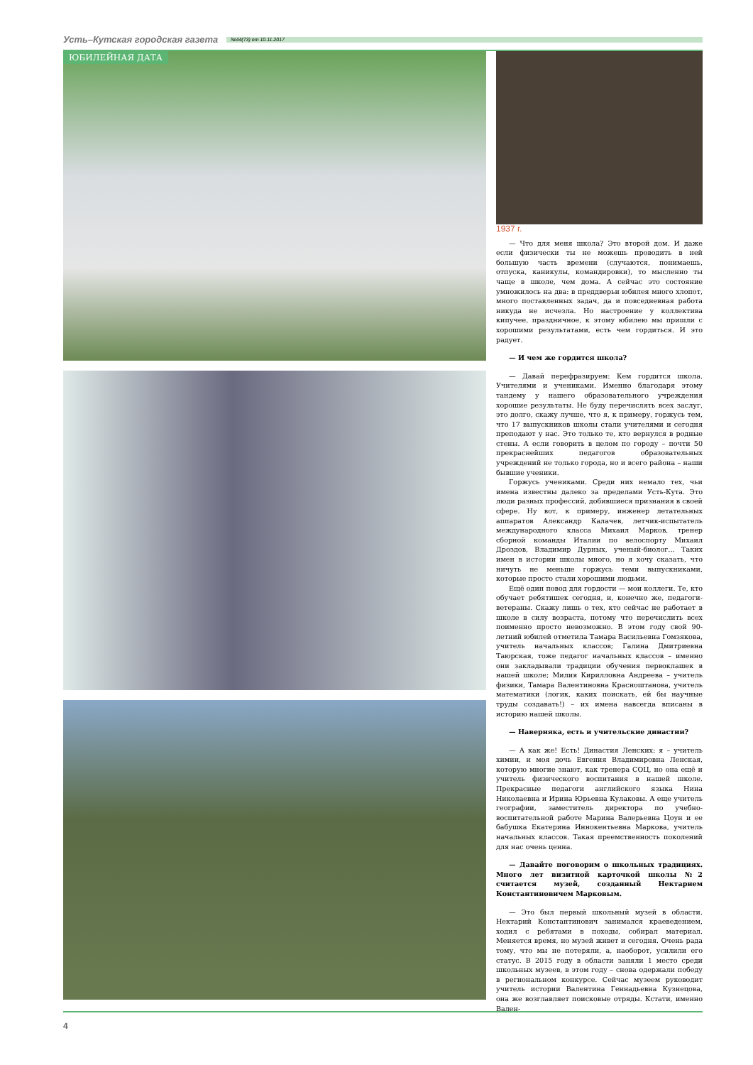Усть–Кутская городская газета
№44(73) от 10.11.2017
ЮБИЛЕЙНАЯ ДАТА
1937 г.
— Что для меня школа? Это второй дом. И даже если физически ты не можешь проводить в ней большую часть времени (случаются, понимаешь, отпуска, каникулы, командировки), то мысленно ты чаще в школе, чем дома. А сейчас это состояние умножилось на два: в преддверьи юбилея много хлопот, много поставленных задач, да и повседневная работа никуда не исчезла. Но настроение у коллектива кипучее, праздничное, к этому юбилею мы пришли с хорошими результатами, есть чем гордиться. И это радует.
— И чем же гордится школа?
— Давай перефразируем: Кем гордится школа. Учителями и учениками. Именно благодаря этому тандему у нашего образовательного учреждения хорошие результаты. Не буду перечислять всех заслуг, это долго, скажу лучше, что я, к примеру, горжусь тем, что 17 выпускников школы стали учителями и сегодня преподают у нас. Это только те, кто вернулся в родные стены. А если говорить в целом по городу – почти 50 прекраснейших педагогов образовательных учреждений не только города, но и всего района – наши бывшие ученики.
Горжусь учениками. Среди них немало тех, чьи имена известны далеко за пределами Усть-Кута. Это люди разных профессий, добившиеся признания в своей сфере. Ну вот, к примеру, инженер летательных аппаратов Александр Калачев, летчик-испытатель международного класса Михаил Марков, тренер сборной команды Италии по велоспорту Михаил Дроздов, Владимир Дурных, ученый-биолог… Таких имен в истории школы много, но я хочу сказать, что ничуть не меньше горжусь теми выпускниками, которые просто стали хорошими людьми.
Ещё один повод для гордости — мои коллеги. Те, кто обучает ребятишек сегодня, и, конечно же, педагоги-ветераны. Скажу лишь о тех, кто сейчас не работает в школе в силу возраста, потому что перечислить всех поименно просто невозможно. В этом году свой 90-летний юбилей отметила Тамара Васильевна Гомзякова, учитель начальных классов; Галина Дмитриевна Таюрская, тоже педагог начальных классов – именно они закладывали традиции обучения первоклашек в нашей школе; Милия Кирилловна Андреева – учитель физики, Тамара Валентиновна Красноштанова, учитель математики (логик, каких поискать, ей бы научные труды создавать!) – их имена навсегда вписаны в историю нашей школы.
— Наверняка, есть и учительские династии?
— А как же! Есть! Династия Ленских: я – учитель химии, и моя дочь Евгения Владимировна Ленская, которую многие знают, как тренера СОЦ, но она ещё и учитель физического воспитания в нашей школе. Прекрасные педагоги английского языка Нина Николаевна и Ирина Юрьевна Кулаковы. А еще учитель географии, заместитель директора по учебно-воспитательной работе Марина Валерьевна Цоун и ее бабушка Екатерина Иннокентьевна Маркова, учитель начальных классов. Такая преемственность поколений для нас очень ценна.
— Давайте поговорим о школьных традициях. Много лет визитной карточкой школы №2 считается музей, созданный Нектарием Константиновичем Марковым.
— Это был первый школьный музей в области. Нектарий Константинович занимался краеведением, ходил с ребятами в походы, собирал материал. Меняется время, но музей живет и сегодня. Очень рада тому, что мы не потеряли, а, наоборот, усилили его статус. В 2015 году в области заняли 1 место среди школьных музеев, в этом году – снова одержали победу в региональном конкурсе. Сейчас музеем руководит учитель истории Валентина Геннадьевна Кузнецова, она же возглавляет поисковые отряды. Кстати, именно Вален-
4